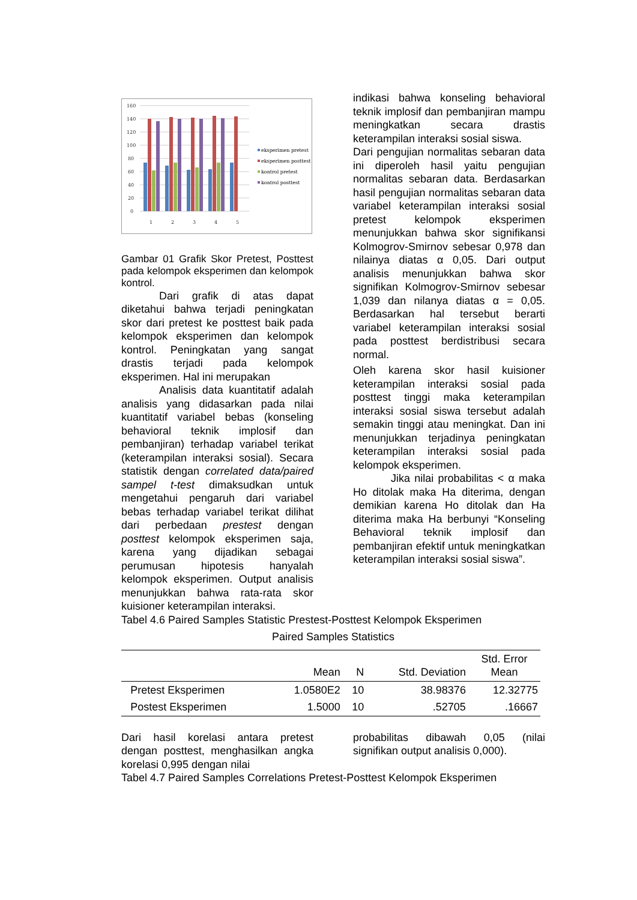160
140
120
100
80
60
40
20
0
1
2
3
4
5
eksperimen pretest
eksperimen posttest
kontrol pretest
kontrol posttest
Gambar 01 Grafik Skor Pretest, Posttest pada kelompok eksperimen dan kelompok kontrol.
Dari grafik di atas dapat diketahui bahwa terjadi peningkatan skor dari pretest ke posttest baik pada kelompok eksperimen dan kelompok kontrol. Peningkatan yang sangat drastis terjadi pada kelompok eksperimen. Hal ini merupakan
Analisis data kuantitatif adalah analisis yang didasarkan pada nilai kuantitatif variabel bebas (konseling behavioral teknik implosif dan pembanjiran) terhadap variabel terikat (keterampilan interaksi sosial). Secara statistik dengan correlated data/paired sampel t-test dimaksudkan untuk mengetahui pengaruh dari variabel bebas terhadap variabel terikat dilihat dari perbedaan prestest dengan posttest kelompok eksperimen saja, karena yang dijadikan sebagai perumusan hipotesis hanyalah kelompok eksperimen. Output analisis menunjukkan bahwa rata-rata skor kuisioner keterampilan interaksi.
indikasi bahwa konseling behavioral teknik implosif dan pembanjiran mampu meningkatkan secara drastis keterampilan interaksi sosial siswa.
Dari pengujian normalitas sebaran data ini diperoleh hasil yaitu pengujian normalitas sebaran data. Berdasarkan hasil pengujian normalitas sebaran data variabel keterampilan interaksi sosial pretest kelompok eksperimen menunjukkan bahwa skor signifikansi Kolmogrov-Smirnov sebesar 0,978 dan nilainya diatas α 0,05. Dari output analisis menunjukkan bahwa skor signifikan Kolmogrov-Smirnov sebesar 1,039 dan nilanya diatas α = 0,05. Berdasarkan hal tersebut berarti variabel keterampilan interaksi sosial pada posttest berdistribusi secara normal.
Oleh karena skor hasil kuisioner keterampilan interaksi sosial pada posttest tinggi maka keterampilan interaksi sosial siswa tersebut adalah semakin tinggi atau meningkat. Dan ini menunjukkan terjadinya peningkatan keterampilan interaksi sosial pada kelompok eksperimen.
Jika nilai probabilitas < α maka Ho ditolak maka Ha diterima, dengan demikian karena Ho ditolak dan Ha diterima maka Ha berbunyi “Konseling Behavioral teknik implosif dan pembanjiran efektif untuk meningkatkan keterampilan interaksi sosial siswa”.
Tabel 4.6 Paired Samples Statistic Prestest-Posttest Kelompok Eksperimen
Paired Samples Statistics
| | | Mean | N | Std. Deviation | Std. Error Mean |
| --- | --- | --- | --- | --- | --- |
| | Pretest Eksperimen | 1.0580E2 | 10 | 38.98376 | 12.32775 |
| | Postest Eksperimen | 1.5000 | 10 | .52705 | .16667 |
Dari hasil korelasi antara pretest dengan posttest, menghasilkan angka korelasi 0,995 dengan nilai
probabilitas dibawah 0,05 (nilai signifikan output analisis 0,000).
Tabel 4.7 Paired Samples Correlations Pretest-Posttest Kelompok Eksperimen